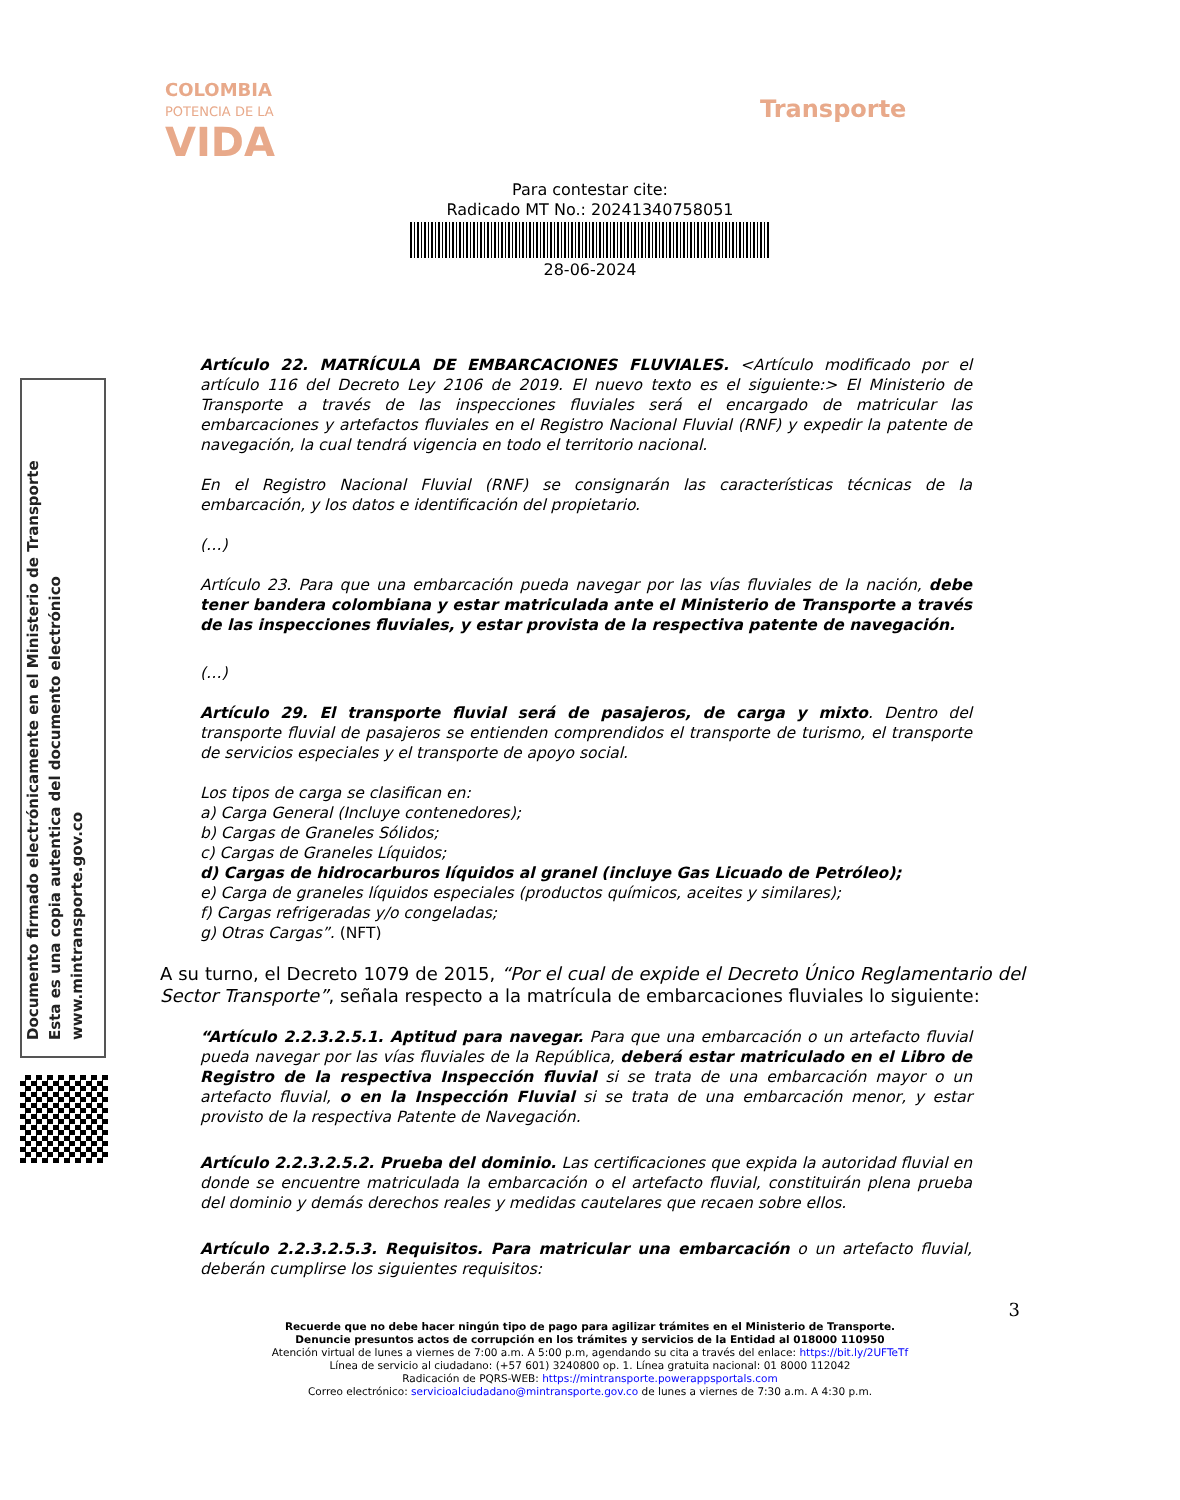COLOMBIA
POTENCIA DE LA
VIDA
Transporte
Para contestar cite:
Radicado MT No.: 20241340758051
28-06-2024
Documento firmado electrónicamente en el Ministerio de Transporte
Esta es una copia autentica del documento electrónico
www.mintransporte.gov.co
Artículo 22. MATRÍCULA DE EMBARCACIONES FLUVIALES. <Artículo modificado por el artículo 116 del Decreto Ley 2106 de 2019. El nuevo texto es el siguiente:> El Ministerio de Transporte a través de las inspecciones fluviales será el encargado de matricular las embarcaciones y artefactos fluviales en el Registro Nacional Fluvial (RNF) y expedir la patente de navegación, la cual tendrá vigencia en todo el territorio nacional.
En el Registro Nacional Fluvial (RNF) se consignarán las características técnicas de la embarcación, y los datos e identificación del propietario.
(…)
Artículo 23. Para que una embarcación pueda navegar por las vías fluviales de la nación, debe tener bandera colombiana y estar matriculada ante el Ministerio de Transporte a través de las inspecciones fluviales, y estar provista de la respectiva patente de navegación.
(…)
Artículo 29. El transporte fluvial será de pasajeros, de carga y mixto. Dentro del transporte fluvial de pasajeros se entienden comprendidos el transporte de turismo, el transporte de servicios especiales y el transporte de apoyo social.
Los tipos de carga se clasifican en:
a) Carga General (Incluye contenedores);
b) Cargas de Graneles Sólidos;
c) Cargas de Graneles Líquidos;
d) Cargas de hidrocarburos líquidos al granel (incluye Gas Licuado de Petróleo);
e) Carga de graneles líquidos especiales (productos químicos, aceites y similares);
f) Cargas refrigeradas y/o congeladas;
g) Otras Cargas”. (NFT)
A su turno, el Decreto 1079 de 2015, “Por el cual de expide el Decreto Único Reglamentario del Sector Transporte”, señala respecto a la matrícula de embarcaciones fluviales lo siguiente:
“Artículo 2.2.3.2.5.1. Aptitud para navegar. Para que una embarcación o un artefacto fluvial pueda navegar por las vías fluviales de la República, deberá estar matriculado en el Libro de Registro de la respectiva Inspección fluvial si se trata de una embarcación mayor o un artefacto fluvial, o en la Inspección Fluvial si se trata de una embarcación menor, y estar provisto de la respectiva Patente de Navegación.
Artículo 2.2.3.2.5.2. Prueba del dominio. Las certificaciones que expida la autoridad fluvial en donde se encuentre matriculada la embarcación o el artefacto fluvial, constituirán plena prueba del dominio y demás derechos reales y medidas cautelares que recaen sobre ellos.
Artículo 2.2.3.2.5.3. Requisitos. Para matricular una embarcación o un artefacto fluvial, deberán cumplirse los siguientes requisitos:
3
Recuerde que no debe hacer ningún tipo de pago para agilizar trámites en el Ministerio de Transporte.
Denuncie presuntos actos de corrupción en los trámites y servicios de la Entidad al 018000 110950
Atención virtual de lunes a viernes de 7:00 a.m. A 5:00 p.m, agendando su cita a través del enlace: https://bit.ly/2UFTeTf
Línea de servicio al ciudadano: (+57 601) 3240800 op. 1. Línea gratuita nacional: 01 8000 112042
Radicación de PQRS-WEB: https://mintransporte.powerappsportals.com
Correo electrónico: servicioalciudadano@mintransporte.gov.co de lunes a viernes de 7:30 a.m. A 4:30 p.m.